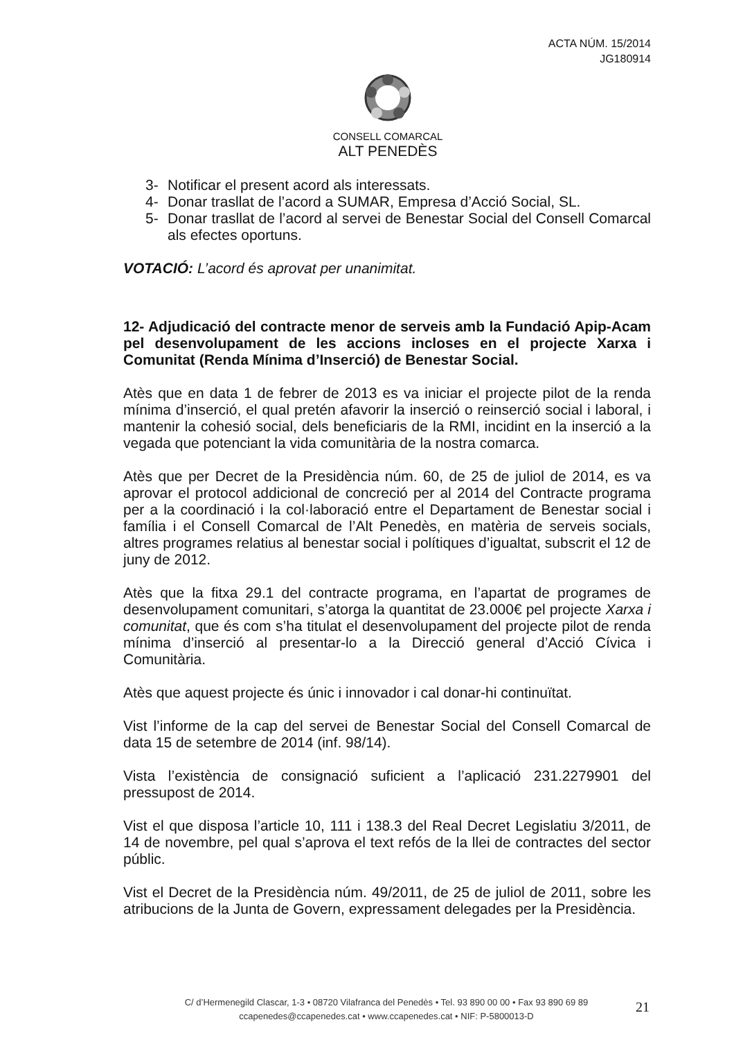ACTA NÚM. 15/2014
JG180914
CONSELL COMARCAL
ALT PENEDÈS
3- Notificar el present acord als interessats.
4- Donar trasllat de l’acord a SUMAR, Empresa d’Acció Social, SL.
5- Donar trasllat de l’acord al servei de Benestar Social del Consell Comarcal als efectes oportuns.
VOTACIÓ: L’acord és aprovat per unanimitat.
12- Adjudicació del contracte menor de serveis amb la Fundació Apip-Acam pel desenvolupament de les accions incloses en el projecte Xarxa i Comunitat (Renda Mínima d’Inserció) de Benestar Social.
Atès que en data 1 de febrer de 2013 es va iniciar el projecte pilot de la renda mínima d’inserció, el qual pretén afavorir la inserció o reinserció social i laboral, i mantenir la cohesió social, dels beneficiaris de la RMI, incidint en la inserció a la vegada que potenciant la vida comunitària de la nostra comarca.
Atès que per Decret de la Presidència núm. 60, de 25 de juliol de 2014, es va aprovar el protocol addicional de concreció per al 2014 del Contracte programa per a la coordinació i la col·laboració entre el Departament de Benestar social i família i el Consell Comarcal de l’Alt Penedès, en matèria de serveis socials, altres programes relatius al benestar social i polítiques d’igualtat, subscrit el 12 de juny de 2012.
Atès que la fitxa 29.1 del contracte programa, en l’apartat de programes de desenvolupament comunitari, s’atorga la quantitat de 23.000€ pel projecte Xarxa i comunitat, que és com s’ha titulat el desenvolupament del projecte pilot de renda mínima d’inserció al presentar-lo a la Direcció general d’Acció Cívica i Comunitària.
Atès que aquest projecte és únic i innovador i cal donar-hi continuïtat.
Vist l’informe de la cap del servei de Benestar Social del Consell Comarcal de data 15 de setembre de 2014 (inf. 98/14).
Vista l’existència de consignació suficient a l’aplicació 231.2279901 del pressupost de 2014.
Vist el que disposa l’article 10, 111 i 138.3 del Real Decret Legislatiu 3/2011, de 14 de novembre, pel qual s’aprova el text refós de la llei de contractes del sector públic.
Vist el Decret de la Presidència núm. 49/2011, de 25 de juliol de 2011, sobre les atribucions de la Junta de Govern, expressament delegades per la Presidència.
C/ d’Hermenegild Clascar, 1-3 • 08720 Vilafranca del Penedès • Tel. 93 890 00 00 • Fax 93 890 69 89
ccapenedes@ccapenedes.cat • www.ccapenedes.cat • NIF: P-5800013-D
21